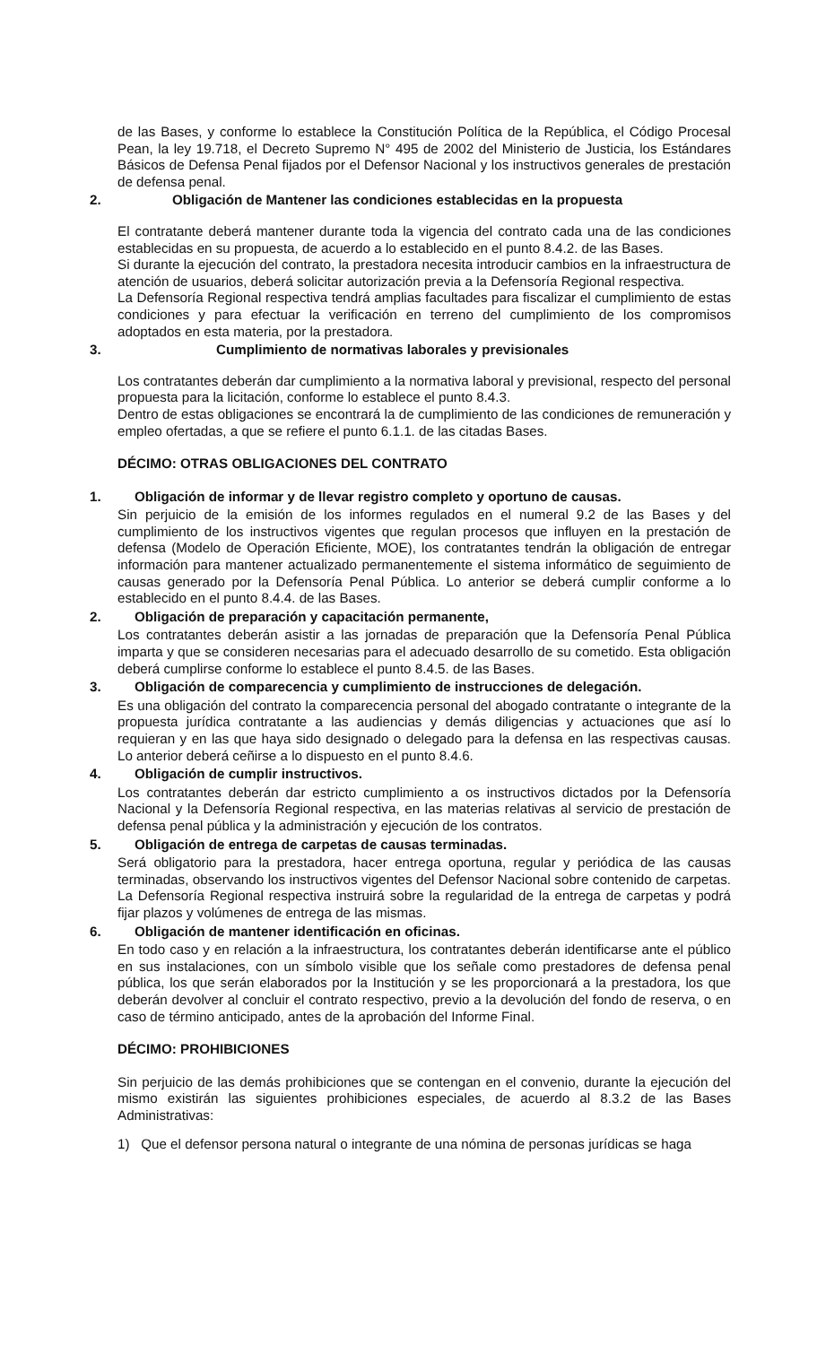de las Bases, y conforme lo establece la Constitución Política de la República, el Código Procesal Pean, la ley 19.718, el Decreto Supremo N° 495 de 2002 del Ministerio de Justicia, los Estándares Básicos de Defensa Penal fijados por el Defensor Nacional y los instructivos generales de prestación de defensa penal.
2. Obligación de Mantener las condiciones establecidas en la propuesta
El contratante deberá mantener durante toda la vigencia del contrato cada una de las condiciones establecidas en su propuesta, de acuerdo a lo establecido en el punto 8.4.2. de las Bases.
Si durante la ejecución del contrato, la prestadora necesita introducir cambios en la infraestructura de atención de usuarios, deberá solicitar autorización previa a la Defensoría Regional respectiva.
La Defensoría Regional respectiva tendrá amplias facultades para fiscalizar el cumplimiento de estas condiciones y para efectuar la verificación en terreno del cumplimiento de los compromisos adoptados en esta materia, por la prestadora.
3. Cumplimiento de normativas laborales y previsionales
Los contratantes deberán dar cumplimiento a la normativa laboral y previsional, respecto del personal propuesta para la licitación, conforme lo establece el punto 8.4.3.
Dentro de estas obligaciones se encontrará la de cumplimiento de las condiciones de remuneración y empleo ofertadas, a que se refiere el punto 6.1.1. de las citadas Bases.
DÉCIMO: OTRAS OBLIGACIONES DEL CONTRATO
1. Obligación de informar y de llevar registro completo y oportuno de causas.
Sin perjuicio de la emisión de los informes regulados en el numeral 9.2 de las Bases y del cumplimiento de los instructivos vigentes que regulan procesos que influyen en la prestación de defensa (Modelo de Operación Eficiente, MOE), los contratantes tendrán la obligación de entregar información para mantener actualizado permanentemente el sistema informático de seguimiento de causas generado por la Defensoría Penal Pública. Lo anterior se deberá cumplir conforme a lo establecido en el punto 8.4.4. de las Bases.
2. Obligación de preparación y capacitación permanente,
Los contratantes deberán asistir a las jornadas de preparación que la Defensoría Penal Pública imparta y que se consideren necesarias para el adecuado desarrollo de su cometido. Esta obligación deberá cumplirse conforme lo establece el punto 8.4.5. de las Bases.
3. Obligación de comparecencia y cumplimiento de instrucciones de delegación.
Es una obligación del contrato la comparecencia personal del abogado contratante o integrante de la propuesta jurídica contratante a las audiencias y demás diligencias y actuaciones que así lo requieran y en las que haya sido designado o delegado para la defensa en las respectivas causas. Lo anterior deberá ceñirse a lo dispuesto en el punto 8.4.6.
4. Obligación de cumplir instructivos.
Los contratantes deberán dar estricto cumplimiento a os instructivos dictados por la Defensoría Nacional y la Defensoría Regional respectiva, en las materias relativas al servicio de prestación de defensa penal pública y la administración y ejecución de los contratos.
5. Obligación de entrega de carpetas de causas terminadas.
Será obligatorio para la prestadora, hacer entrega oportuna, regular y periódica de las causas terminadas, observando los instructivos vigentes del Defensor Nacional sobre contenido de carpetas. La Defensoría Regional respectiva instruirá sobre la regularidad de la entrega de carpetas y podrá fijar plazos y volúmenes de entrega de las mismas.
6. Obligación de mantener identificación en oficinas.
En todo caso y en relación a la infraestructura, los contratantes deberán identificarse ante el público en sus instalaciones, con un símbolo visible que los señale como prestadores de defensa penal pública, los que serán elaborados por la Institución y se les proporcionará a la prestadora, los que deberán devolver al concluir el contrato respectivo, previo a la devolución del fondo de reserva, o en caso de término anticipado, antes de la aprobación del Informe Final.
DÉCIMO: PROHIBICIONES
Sin perjuicio de las demás prohibiciones que se contengan en el convenio, durante la ejecución del mismo existirán las siguientes prohibiciones especiales, de acuerdo al 8.3.2 de las Bases Administrativas:
1) Que el defensor persona natural o integrante de una nómina de personas jurídicas se haga